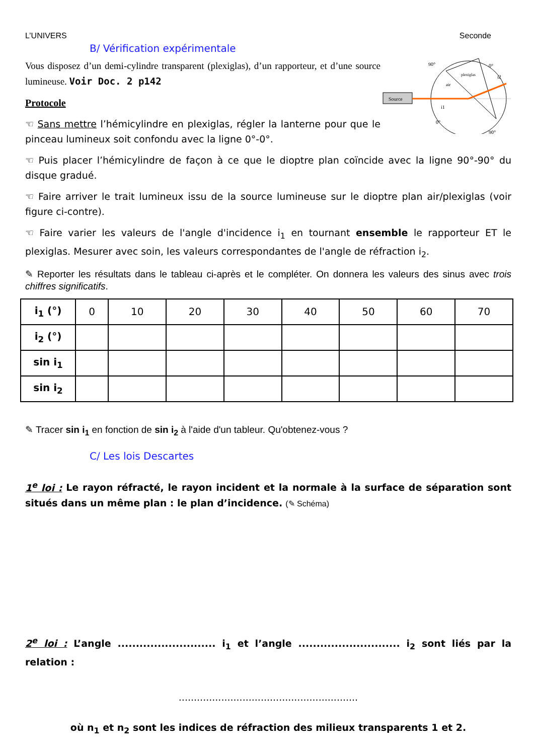L’UNIVERS Seconde
B/ Vérification expérimentale
Vous disposez d’un demi-cylindre transparent (plexiglas), d’un rapporteur, et d’une source lumineuse. Voir Doc. 2 p142
Protocole
☜ Sans mettre l’hémicylindre en plexiglas, régler la lanterne pour que le pinceau lumineux soit confondu avec la ligne 0°-0°.
Source
plexiglas
air
i1
i2
0°
0°
90°
90°
☜ Puis placer l’hémicylindre de façon à ce que le dioptre plan coïncide avec la ligne 90°-90° du disque gradué.
☜ Faire arriver le trait lumineux issu de la source lumineuse sur le dioptre plan air/plexiglas (voir figure ci-contre).
☜ Faire varier les valeurs de l'angle d'incidence i<sub>1</sub> en tournant ensemble le rapporteur ET le plexiglas. Mesurer avec soin, les valeurs correspondantes de l'angle de réfraction i<sub>2</sub>.
✎ Reporter les résultats dans le tableau ci-après et le compléter. On donnera les valeurs des sinus avec trois chiffres significatifs.
| i<sub>1</sub> (°) | 0 | 10 | 20 | 30 | 40 | 50 | 60 | 70 |
| i<sub>2</sub> (°) | | | | | | | | |
| sin i<sub>1</sub> | | | | | | | | |
| sin i<sub>2</sub> | | | | | | | | |
✎ Tracer sin i<sub>1</sub> en fonction de sin i<sub>2</sub> à l'aide d'un tableur. Qu'obtenez-vous ?
C/ Les lois Descartes
1<sup>e</sup> loi : Le rayon réfracté, le rayon incident et la normale à la surface de séparation sont situés dans un même plan : le plan d’incidence. (✎ Schéma)
2<sup>e</sup> loi : L’angle ........................... i<sub>1</sub> et l’angle ............................ i<sub>2</sub> sont liés par la relation :
...........................................................
où n<sub>1</sub> et n<sub>2</sub> sont les indices de réfraction des milieux transparents 1 et 2.